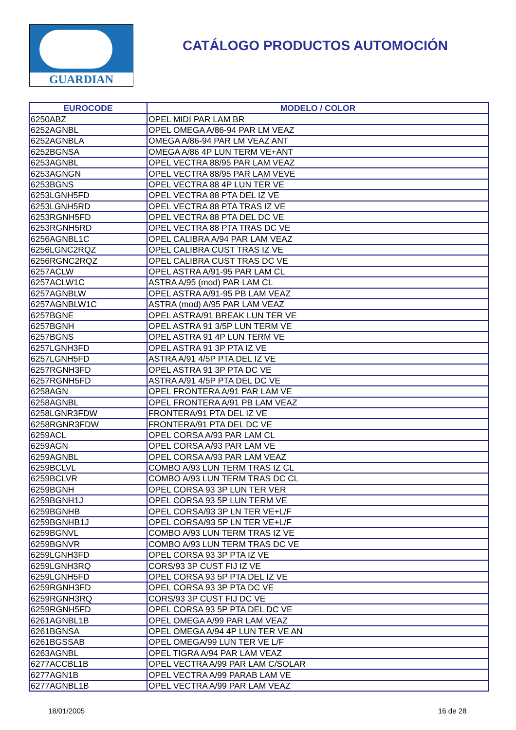GUARDIAN
CATÁLOGO PRODUCTOS AUTOMOCIÓN
| EUROCODE | MODELO / COLOR |
| --- | --- |
| 6250ABZ | OPEL MIDI PAR LAM BR |
| 6252AGNBL | OPEL OMEGA A/86-94 PAR LM VEAZ |
| 6252AGNBLA | OMEGA A/86-94 PAR LM VEAZ ANT |
| 6252BGNSA | OMEGA A/86 4P LUN TERM VE+ANT |
| 6253AGNBL | OPEL VECTRA 88/95 PAR LAM VEAZ |
| 6253AGNGN | OPEL VECTRA 88/95 PAR LAM VEVE |
| 6253BGNS | OPEL VECTRA 88 4P LUN TER VE |
| 6253LGNH5FD | OPEL VECTRA 88 PTA DEL IZ VE |
| 6253LGNH5RD | OPEL VECTRA 88 PTA TRAS IZ VE |
| 6253RGNH5FD | OPEL VECTRA 88 PTA DEL DC VE |
| 6253RGNH5RD | OPEL VECTRA 88 PTA TRAS DC VE |
| 6256AGNBL1C | OPEL CALIBRA A/94 PAR LAM VEAZ |
| 6256LGNC2RQZ | OPEL CALIBRA CUST TRAS IZ VE |
| 6256RGNC2RQZ | OPEL CALIBRA CUST TRAS DC VE |
| 6257ACLW | OPEL ASTRA A/91-95 PAR LAM CL |
| 6257ACLW1C | ASTRA A/95 (mod) PAR LAM CL |
| 6257AGNBLW | OPEL ASTRA A/91-95 PB LAM VEAZ |
| 6257AGNBLW1C | ASTRA (mod) A/95 PAR LAM VEAZ |
| 6257BGNE | OPEL ASTRA/91 BREAK LUN TER VE |
| 6257BGNH | OPEL ASTRA 91 3/5P LUN TERM VE |
| 6257BGNS | OPEL ASTRA 91 4P LUN TERM VE |
| 6257LGNH3FD | OPEL ASTRA 91 3P PTA IZ VE |
| 6257LGNH5FD | ASTRA A/91 4/5P PTA DEL IZ VE |
| 6257RGNH3FD | OPEL ASTRA 91 3P PTA DC VE |
| 6257RGNH5FD | ASTRA A/91 4/5P PTA DEL DC VE |
| 6258AGN | OPEL FRONTERA A/91 PAR LAM VE |
| 6258AGNBL | OPEL FRONTERA A/91 PB LAM VEAZ |
| 6258LGNR3FDW | FRONTERA/91 PTA DEL IZ VE |
| 6258RGNR3FDW | FRONTERA/91 PTA DEL DC VE |
| 6259ACL | OPEL CORSA A/93 PAR LAM CL |
| 6259AGN | OPEL CORSA A/93 PAR LAM VE |
| 6259AGNBL | OPEL CORSA A/93 PAR LAM VEAZ |
| 6259BCLVL | COMBO A/93 LUN TERM TRAS IZ CL |
| 6259BCLVR | COMBO A/93 LUN TERM TRAS DC CL |
| 6259BGNH | OPEL CORSA 93 3P LUN TER VER |
| 6259BGNH1J | OPEL CORSA 93 5P LUN TERM VE |
| 6259BGNHB | OPEL CORSA/93 3P LN TER VE+L/F |
| 6259BGNHB1J | OPEL CORSA/93 5P LN TER VE+L/F |
| 6259BGNVL | COMBO A/93 LUN TERM TRAS IZ VE |
| 6259BGNVR | COMBO A/93 LUN TERM TRAS DC VE |
| 6259LGNH3FD | OPEL CORSA 93 3P PTA IZ VE |
| 6259LGNH3RQ | CORS/93 3P CUST FIJ IZ VE |
| 6259LGNH5FD | OPEL CORSA 93 5P PTA DEL IZ VE |
| 6259RGNH3FD | OPEL CORSA 93 3P PTA DC VE |
| 6259RGNH3RQ | CORS/93 3P CUST FIJ DC VE |
| 6259RGNH5FD | OPEL CORSA 93 5P PTA DEL DC VE |
| 6261AGNBL1B | OPEL OMEGA A/99 PAR LAM VEAZ |
| 6261BGNSA | OPEL OMEGA A/94 4P LUN TER VE AN |
| 6261BGSSAB | OPEL OMEGA/99 LUN TER VE L/F |
| 6263AGNBL | OPEL TIGRA A/94 PAR LAM VEAZ |
| 6277ACCBL1B | OPEL VECTRA A/99 PAR LAM C/SOLAR |
| 6277AGN1B | OPEL VECTRA A/99 PARAB LAM VE |
| 6277AGNBL1B | OPEL VECTRA A/99 PAR LAM VEAZ |
18/01/2005 16 de 28